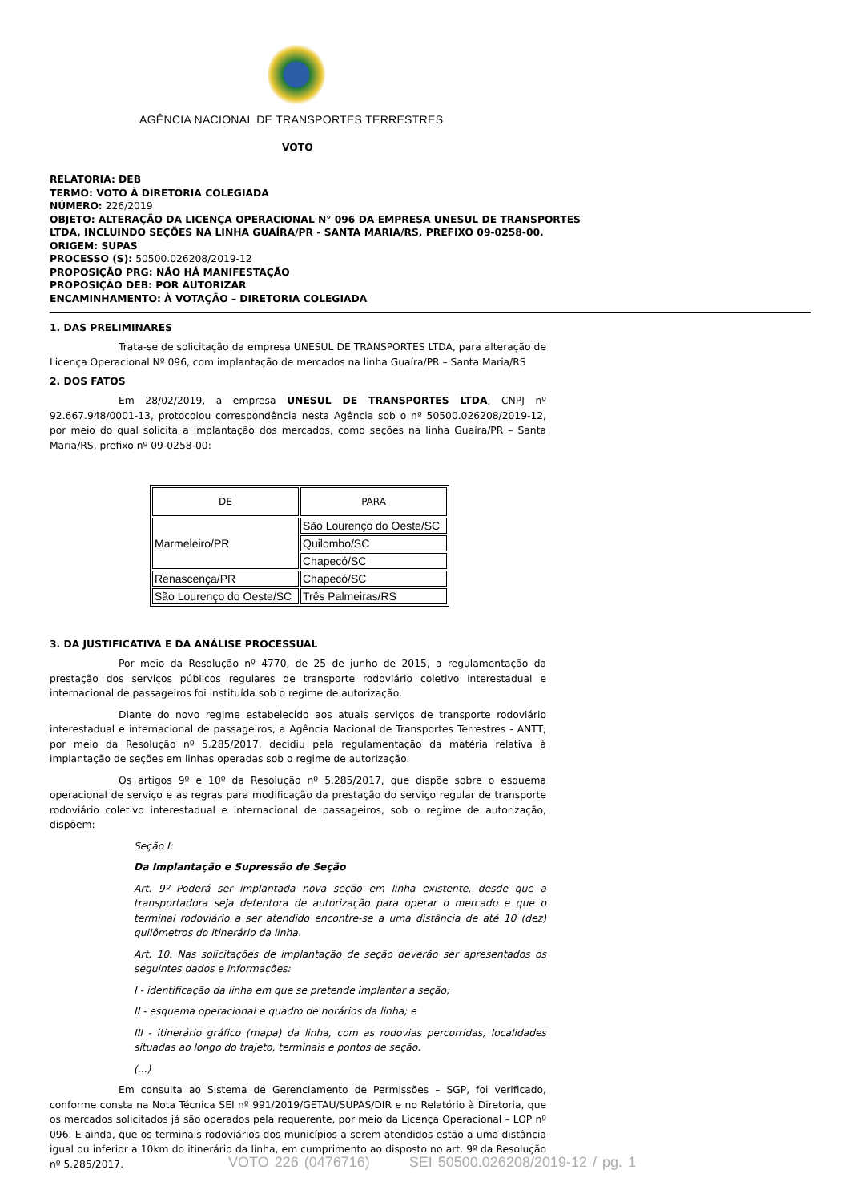AGÊNCIA NACIONAL DE TRANSPORTES TERRESTRES
VOTO
RELATORIA: DEB
TERMO: VOTO À DIRETORIA COLEGIADA
NÚMERO: 226/2019
OBJETO: ALTERAÇÃO DA LICENÇA OPERACIONAL N° 096 DA EMPRESA UNESUL DE TRANSPORTES LTDA, INCLUINDO SEÇÕES NA LINHA GUAÍRA/PR - SANTA MARIA/RS, PREFIXO 09-0258-00.
ORIGEM: SUPAS
PROCESSO (S): 50500.026208/2019-12
PROPOSIÇÃO PRG: NÃO HÁ MANIFESTAÇÃO
PROPOSIÇÃO DEB: POR AUTORIZAR
ENCAMINHAMENTO: À VOTAÇÃO – DIRETORIA COLEGIADA
1. DAS PRELIMINARES
Trata-se de solicitação da empresa UNESUL DE TRANSPORTES LTDA, para alteração de Licença Operacional Nº 096, com implantação de mercados na linha Guaíra/PR – Santa Maria/RS
2. DOS FATOS
Em 28/02/2019, a empresa UNESUL DE TRANSPORTES LTDA, CNPJ nº 92.667.948/0001-13, protocolou correspondência nesta Agência sob o nº 50500.026208/2019-12, por meio do qual solicita a implantação dos mercados, como seções na linha Guaíra/PR – Santa Maria/RS, prefixo nº 09-0258-00:
| DE | PARA |
| Marmeleiro/PR | São Lourenço do Oeste/SC |
| | Quilombo/SC |
| | Chapecó/SC |
| Renascença/PR | Chapecó/SC |
| São Lourenço do Oeste/SC | Três Palmeiras/RS |
3. DA JUSTIFICATIVA E DA ANÁLISE PROCESSUAL
Por meio da Resolução nº 4770, de 25 de junho de 2015, a regulamentação da prestação dos serviços públicos regulares de transporte rodoviário coletivo interestadual e internacional de passageiros foi instituída sob o regime de autorização.
Diante do novo regime estabelecido aos atuais serviços de transporte rodoviário interestadual e internacional de passageiros, a Agência Nacional de Transportes Terrestres - ANTT, por meio da Resolução nº 5.285/2017, decidiu pela regulamentação da matéria relativa à implantação de seções em linhas operadas sob o regime de autorização.
Os artigos 9º e 10º da Resolução nº 5.285/2017, que dispõe sobre o esquema operacional de serviço e as regras para modificação da prestação do serviço regular de transporte rodoviário coletivo interestadual e internacional de passageiros, sob o regime de autorização, dispõem:
Seção I:
Da Implantação e Supressão de Seção
Art. 9º Poderá ser implantada nova seção em linha existente, desde que a transportadora seja detentora de autorização para operar o mercado e que o terminal rodoviário a ser atendido encontre-se a uma distância de até 10 (dez) quilômetros do itinerário da linha.
Art. 10. Nas solicitações de implantação de seção deverão ser apresentados os seguintes dados e informações:
I - identificação da linha em que se pretende implantar a seção;
II - esquema operacional e quadro de horários da linha; e
III - itinerário gráfico (mapa) da linha, com as rodovias percorridas, localidades situadas ao longo do trajeto, terminais e pontos de seção.
(...)
Em consulta ao Sistema de Gerenciamento de Permissões – SGP, foi verificado, conforme consta na Nota Técnica SEI nº 991/2019/GETAU/SUPAS/DIR e no Relatório à Diretoria, que os mercados solicitados já são operados pela requerente, por meio da Licença Operacional – LOP nº 096. E ainda, que os terminais rodoviários dos municípios a serem atendidos estão a uma distância igual ou inferior a 10km do itinerário da linha, em cumprimento ao disposto no art. 9º da Resolução nº 5.285/2017.
VOTO 226 (0476716) SEI 50500.026208/2019-12 / pg. 1